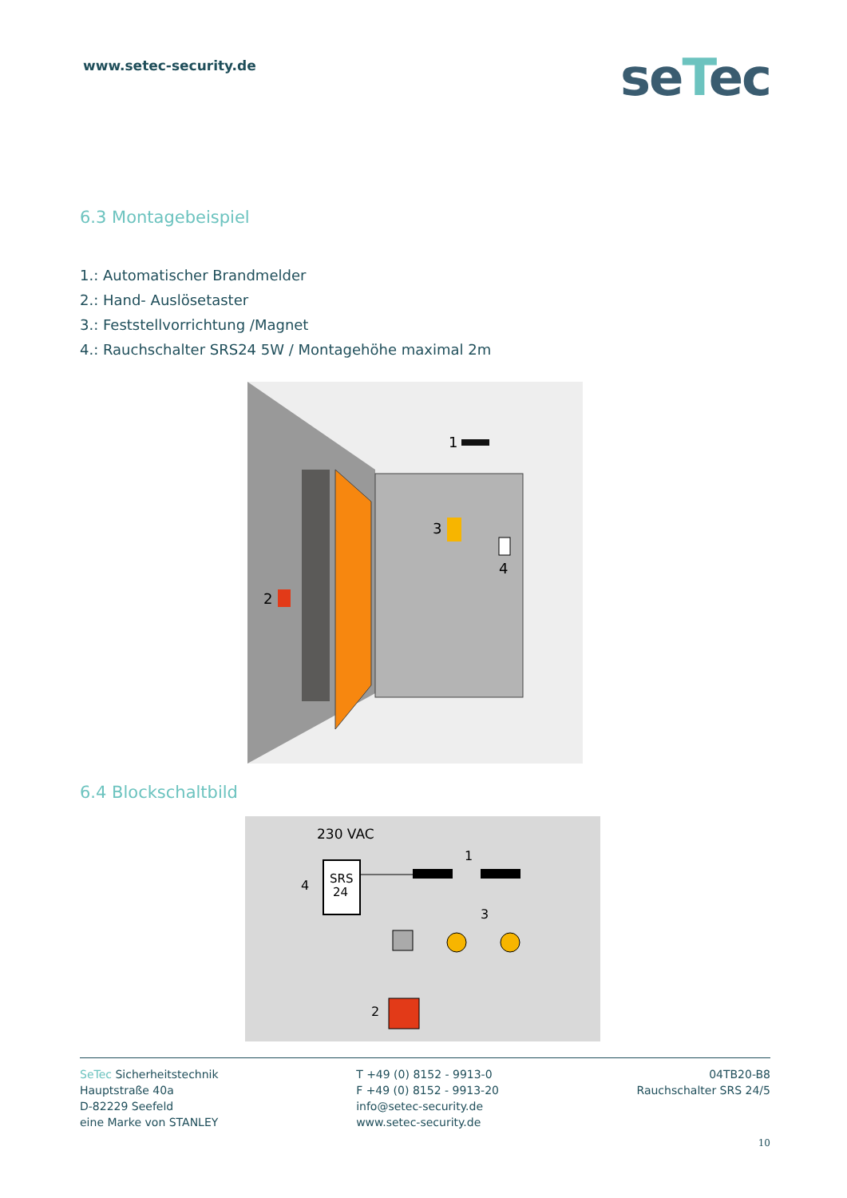www.setec-security.de
seTec
6.3 Montagebeispiel
1.: Automatischer Brandmelder
2.: Hand- Auslösetaster
3.: Feststellvorrichtung /Magnet
4.: Rauchschalter SRS24 5W / Montagehöhe maximal 2m
1
2
3
4
6.4 Blockschaltbild
230 VAC
SRS
24
4
1
3
2
SeTec Sicherheitstechnik
Hauptstraße 40a
D-82229 Seefeld
eine Marke von STANLEY
T +49 (0) 8152 - 9913-0
F +49 (0) 8152 - 9913-20
info@setec-security.de
www.setec-security.de
04TB20-B8
Rauchschalter SRS 24/5
10